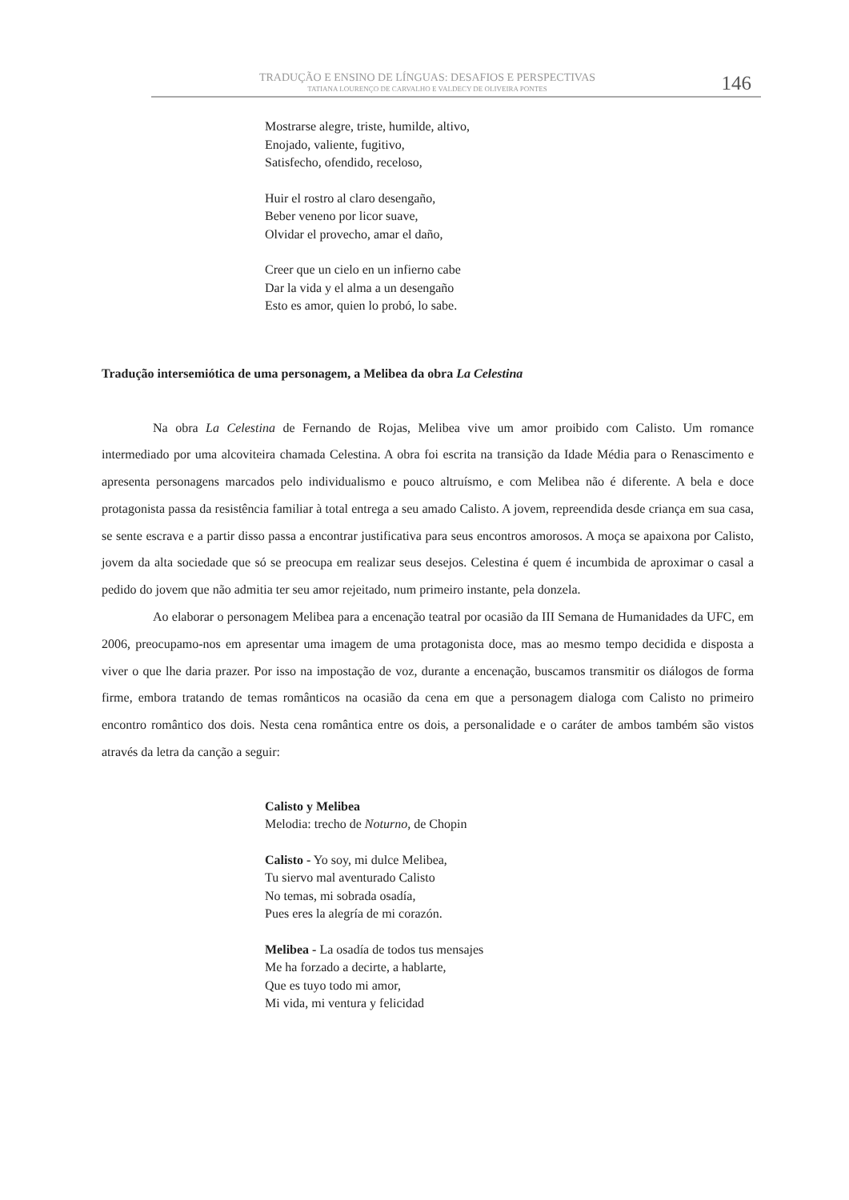TRADUÇÃO E ENSINO DE LÍNGUAS: DESAFIOS E PERSPECTIVAS
TATIANA LOURENÇO DE CARVALHO E VALDECY DE OLIVEIRA PONTES
146
Mostrarse alegre, triste, humilde, altivo,
Enojado, valiente, fugitivo,
Satisfecho, ofendido, receloso,
Huir el rostro al claro desengaño,
Beber veneno por licor suave,
Olvidar el provecho, amar el daño,
Creer que un cielo en un infierno cabe
Dar la vida y el alma a un desengaño
Esto es amor, quien lo probó, lo sabe.
Tradução intersemiótica de uma personagem, a Melibea da obra La Celestina
Na obra La Celestina de Fernando de Rojas, Melibea vive um amor proibido com Calisto. Um romance intermediado por uma alcoviteira chamada Celestina. A obra foi escrita na transição da Idade Média para o Renascimento e apresenta personagens marcados pelo individualismo e pouco altruísmo, e com Melibea não é diferente. A bela e doce protagonista passa da resistência familiar à total entrega a seu amado Calisto. A jovem, repreendida desde criança em sua casa, se sente escrava e a partir disso passa a encontrar justificativa para seus encontros amorosos. A moça se apaixona por Calisto, jovem da alta sociedade que só se preocupa em realizar seus desejos. Celestina é quem é incumbida de aproximar o casal a pedido do jovem que não admitia ter seu amor rejeitado, num primeiro instante, pela donzela.
Ao elaborar o personagem Melibea para a encenação teatral por ocasião da III Semana de Humanidades da UFC, em 2006, preocupamo-nos em apresentar uma imagem de uma protagonista doce, mas ao mesmo tempo decidida e disposta a viver o que lhe daria prazer. Por isso na impostação de voz, durante a encenação, buscamos transmitir os diálogos de forma firme, embora tratando de temas românticos na ocasião da cena em que a personagem dialoga com Calisto no primeiro encontro romântico dos dois. Nesta cena romântica entre os dois, a personalidade e o caráter de ambos também são vistos através da letra da canção a seguir:
Calisto y Melibea
Melodia: trecho de Noturno, de Chopin
Calisto - Yo soy, mi dulce Melibea,
Tu siervo mal aventurado Calisto
No temas, mi sobrada osadía,
Pues eres la alegría de mi corazón.
Melibea - La osadía de todos tus mensajes
Me ha forzado a decirte, a hablarte,
Que es tuyo todo mi amor,
Mi vida, mi ventura y felicidad